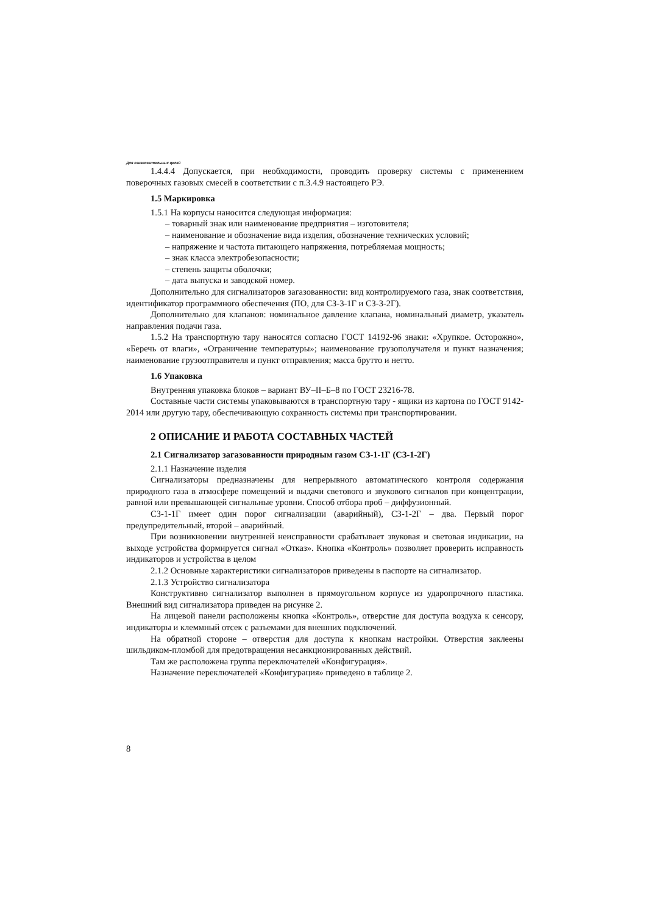Для ознакомительных целей
1.4.4.4 Допускается, при необходимости, проводить проверку системы с применением поверочных газовых смесей в соответствии с п.3.4.9 настоящего РЭ.
1.5 Маркировка
1.5.1 На корпусы наносится следующая информация:
– товарный знак или наименование предприятия – изготовителя;
– наименование и обозначение вида изделия, обозначение технических условий;
– напряжение и частота питающего напряжения, потребляемая мощность;
– знак класса электробезопасности;
– степень защиты оболочки;
– дата выпуска и заводской номер.
Дополнительно для сигнализаторов загазованности: вид контролируемого газа, знак соответствия, идентификатор программного обеспечения (ПО, для СЗ-3-1Г и СЗ-3-2Г).
Дополнительно для клапанов: номинальное давление клапана, номинальный диаметр, указатель направления подачи газа.
1.5.2 На транспортную тару наносятся согласно ГОСТ 14192-96 знаки: «Хрупкое. Осторожно», «Беречь от влаги», «Ограничение температуры»; наименование грузополучателя и пункт назначения; наименование грузоотправителя и пункт отправления; масса брутто и нетто.
1.6 Упаковка
Внутренняя упаковка блоков – вариант ВУ–II–Б–8 по ГОСТ 23216-78.
Составные части системы упаковываются в транспортную тару - ящики из картона по ГОСТ 9142-2014 или другую тару, обеспечивающую сохранность системы при транспортировании.
2 ОПИСАНИЕ И РАБОТА СОСТАВНЫХ ЧАСТЕЙ
2.1 Сигнализатор загазованности природным газом СЗ-1-1Г (СЗ-1-2Г)
2.1.1 Назначение изделия
Сигнализаторы предназначены для непрерывного автоматического контроля содержания природного газа в атмосфере помещений и выдачи светового и звукового сигналов при концентрации, равной или превышающей сигнальные уровни. Способ отбора проб – диффузионный.
СЗ-1-1Г имеет один порог сигнализации (аварийный), СЗ-1-2Г – два. Первый порог предупредительный, второй – аварийный.
При возникновении внутренней неисправности срабатывает звуковая и световая индикации, на выходе устройства формируется сигнал «Отказ». Кнопка «Контроль» позволяет проверить исправность индикаторов и устройства в целом
2.1.2 Основные характеристики сигнализаторов приведены в паспорте на сигнализатор.
2.1.3 Устройство сигнализатора
Конструктивно сигнализатор выполнен в прямоугольном корпусе из ударопрочного пластика. Внешний вид сигнализатора приведен на рисунке 2.
На лицевой панели расположены кнопка «Контроль», отверстие для доступа воздуха к сенсору, индикаторы и клеммный отсек с разъемами для внешних подключений.
На обратной стороне – отверстия для доступа к кнопкам настройки. Отверстия заклеены шильдиком-пломбой для предотвращения несанкционированных действий.
Там же расположена группа переключателей «Конфигурация».
Назначение переключателей «Конфигурация» приведено в таблице 2.
8